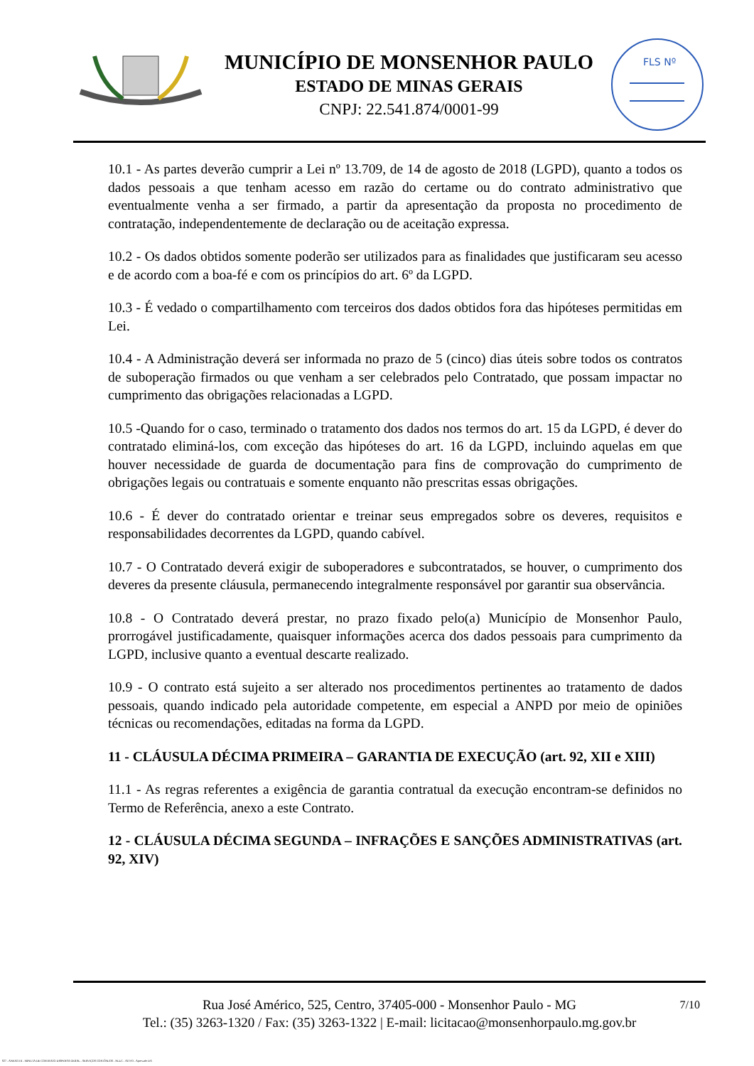MUNICÍPIO DE MONSENHOR PAULO
ESTADO DE MINAS GERAIS
CNPJ: 22.541.874/0001-99
FLS Nº
10.1 - As partes deverão cumprir a Lei nº 13.709, de 14 de agosto de 2018 (LGPD), quanto a todos os dados pessoais a que tenham acesso em razão do certame ou do contrato administrativo que eventualmente venha a ser firmado, a partir da apresentação da proposta no procedimento de contratação, independentemente de declaração ou de aceitação expressa.
10.2 - Os dados obtidos somente poderão ser utilizados para as finalidades que justificaram seu acesso e de acordo com a boa-fé e com os princípios do art. 6º da LGPD.
10.3 - É vedado o compartilhamento com terceiros dos dados obtidos fora das hipóteses permitidas em Lei.
10.4 - A Administração deverá ser informada no prazo de 5 (cinco) dias úteis sobre todos os contratos de suboperação firmados ou que venham a ser celebrados pelo Contratado, que possam impactar no cumprimento das obrigações relacionadas a LGPD.
10.5 -Quando for o caso, terminado o tratamento dos dados nos termos do art. 15 da LGPD, é dever do contratado eliminá-los, com exceção das hipóteses do art. 16 da LGPD, incluindo aquelas em que houver necessidade de guarda de documentação para fins de comprovação do cumprimento de obrigações legais ou contratuais e somente enquanto não prescritas essas obrigações.
10.6 - É dever do contratado orientar e treinar seus empregados sobre os deveres, requisitos e responsabilidades decorrentes da LGPD, quando cabível.
10.7 - O Contratado deverá exigir de suboperadores e subcontratados, se houver, o cumprimento dos deveres da presente cláusula, permanecendo integralmente responsável por garantir sua observância.
10.8 - O Contratado deverá prestar, no prazo fixado pelo(a) Município de Monsenhor Paulo, prorrogável justificadamente, quaisquer informações acerca dos dados pessoais para cumprimento da LGPD, inclusive quanto a eventual descarte realizado.
10.9 - O contrato está sujeito a ser alterado nos procedimentos pertinentes ao tratamento de dados pessoais, quando indicado pela autoridade competente, em especial a ANPD por meio de opiniões técnicas ou recomendações, editadas na forma da LGPD.
11 - CLÁUSULA DÉCIMA PRIMEIRA – GARANTIA DE EXECUÇÃO (art. 92, XII e XIII)
11.1 - As regras referentes a exigência de garantia contratual da execução encontram-se definidos no Termo de Referência, anexo a este Contrato.
12 - CLÁUSULA DÉCIMA SEGUNDA – INFRAÇÕES E SANÇÕES ADMINISTRATIVAS (art. 92, XIV)
7/10
Rua José Américo, 525, Centro, 37405-000 - Monsenhor Paulo - MG
Tel.: (35) 3263-1320 / Fax: (35) 3263-1322 | E-mail: licitacao@monsenhorpaulo.mg.gov.br
827 - ANEXO III - MINUTA DE CONTRATO DISPENSA GERAL - SERVIÇOS CONTÍNUOS - NLLC - ATIVO - Aprovado DA